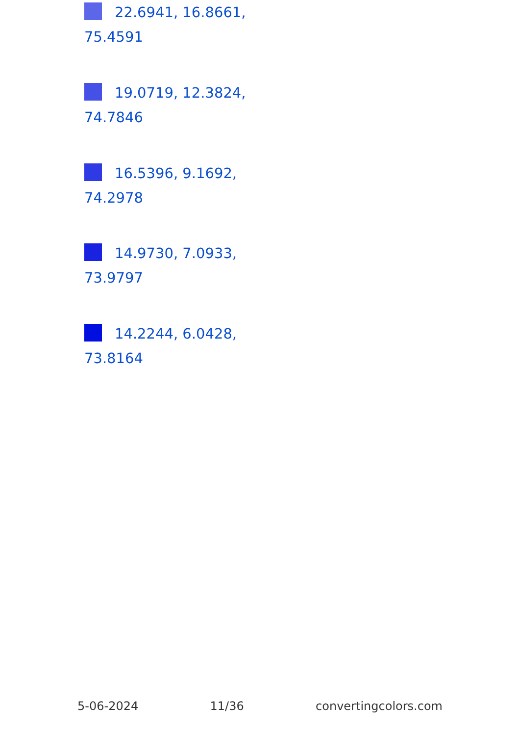22.6941, 16.8661, 75.4591
19.0719, 12.3824, 74.7846
16.5396, 9.1692, 74.2978
14.9730, 7.0933, 73.9797
14.2244, 6.0428, 73.8164
5-06-2024 11/36 convertingcolors.com